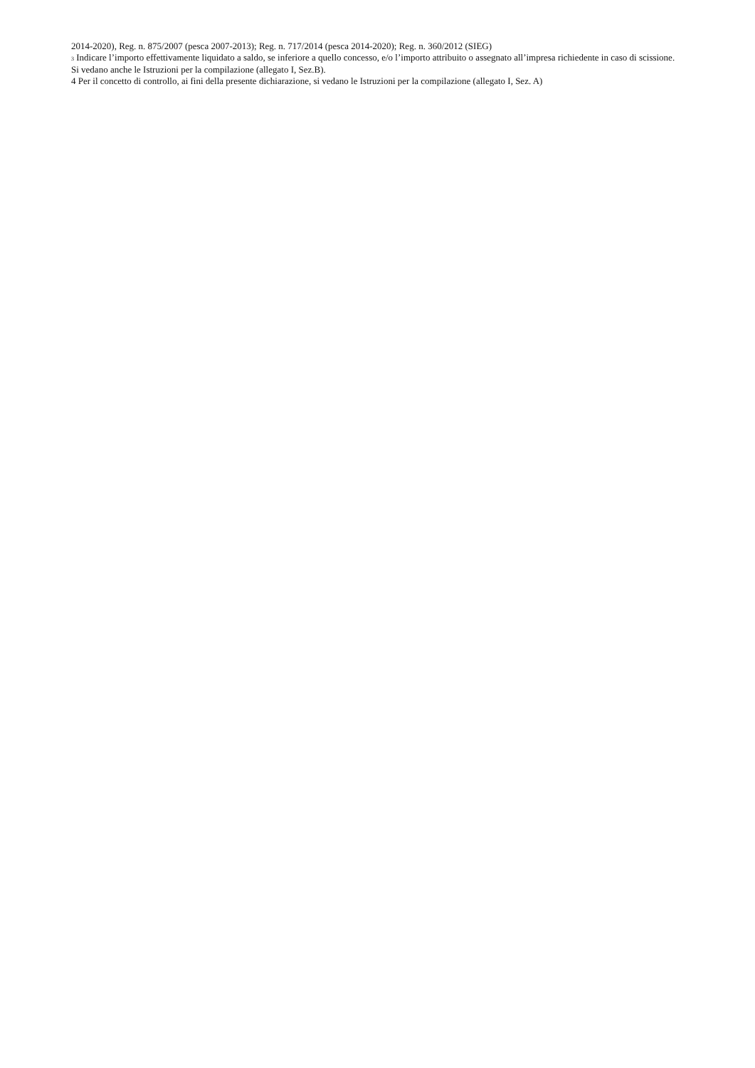2014-2020), Reg. n. 875/2007 (pesca 2007-2013); Reg. n. 717/2014 (pesca 2014-2020); Reg. n. 360/2012 (SIEG)
3 Indicare l’importo effettivamente liquidato a saldo, se inferiore a quello concesso, e/o l’importo attribuito o assegnato all’impresa richiedente in caso di scissione. Si vedano anche le Istruzioni per la compilazione (allegato I, Sez.B).
4 Per il concetto di controllo, ai fini della presente dichiarazione, si vedano le Istruzioni per la compilazione (allegato I, Sez. A)